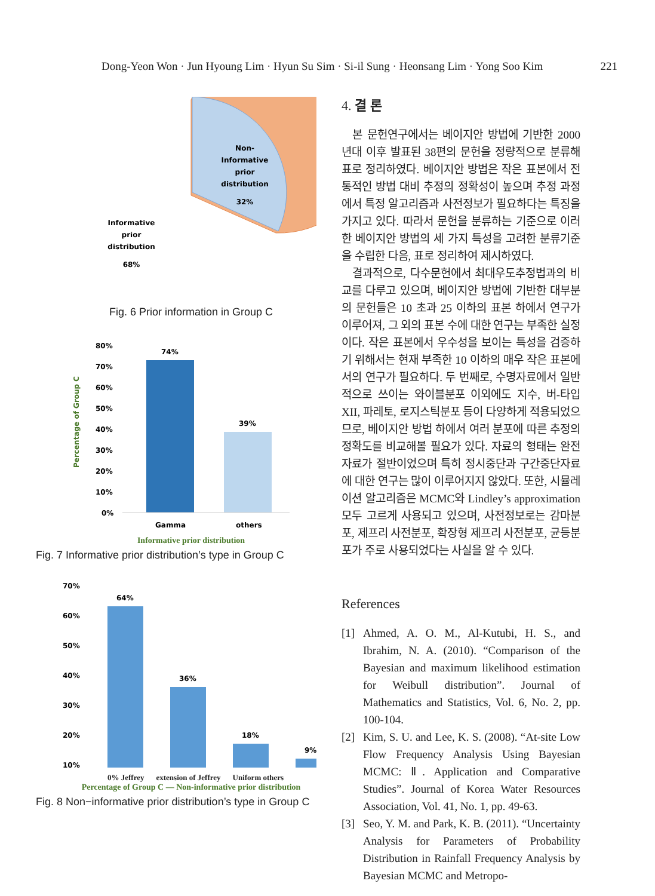Dong-Yeon Won · Jun Hyoung Lim · Hyun Su Sim · Si-il Sung · Heonsang Lim · Yong Soo Kim 221
Non-
Informative
prior
distribution
32%
Informative
prior
distribution
68%
Fig. 6 Prior information in Group C
80%
70%
60%
50%
40%
30%
20%
10%
0%
74%
39%
Gamma
others
Percentage of Group C
Informative prior distribution
Fig. 7 Informative prior distribution’s type in Group C
70%
60%
50%
40%
30%
20%
10%
64%
36%
18%
9%
0% Jeffrey extension of Jeffrey Uniform others
Percentage of Group C — Non-informative prior distribution
Fig. 8 Non−informative prior distribution’s type in Group C
4. 결 론
본 문헌연구에서는 베이지안 방법에 기반한 2000년대 이후 발표된 38편의 문헌을 정량적으로 분류해 표로 정리하였다. 베이지안 방법은 작은 표본에서 전통적인 방법 대비 추정의 정확성이 높으며 추정 과정에서 특정 알고리즘과 사전정보가 필요하다는 특징을 가지고 있다. 따라서 문헌을 분류하는 기준으로 이러한 베이지안 방법의 세 가지 특성을 고려한 분류기준을 수립한 다음, 표로 정리하여 제시하였다.
결과적으로, 다수문헌에서 최대우도추정법과의 비교를 다루고 있으며, 베이지안 방법에 기반한 대부분의 문헌들은 10 초과 25 이하의 표본 하에서 연구가 이루어져, 그 외의 표본 수에 대한 연구는 부족한 실정이다. 작은 표본에서 우수성을 보이는 특성을 검증하기 위해서는 현재 부족한 10 이하의 매우 작은 표본에서의 연구가 필요하다. 두 번째로, 수명자료에서 일반적으로 쓰이는 와이블분포 이외에도 지수, 버-타입 XII, 파레토, 로지스틱분포 등이 다양하게 적용되었으므로, 베이지안 방법 하에서 여러 분포에 따른 추정의 정확도를 비교해볼 필요가 있다. 자료의 형태는 완전자료가 절반이었으며 특히 정시중단과 구간중단자료에 대한 연구는 많이 이루어지지 않았다. 또한, 시뮬레이션 알고리즘은 MCMC와 Lindley’s approximation 모두 고르게 사용되고 있으며, 사전정보로는 감마분포, 제프리 사전분포, 확장형 제프리 사전분포, 균등분포가 주로 사용되었다는 사실을 알 수 있다.
References
[1] Ahmed, A. O. M., Al-Kutubi, H. S., and Ibrahim, N. A. (2010). “Comparison of the Bayesian and maximum likelihood estimation for Weibull distribution”. Journal of Mathematics and Statistics, Vol. 6, No. 2, pp. 100-104.
[2] Kim, S. U. and Lee, K. S. (2008). “At-site Low Flow Frequency Analysis Using Bayesian MCMC: Ⅱ. Application and Comparative Studies”. Journal of Korea Water Resources Association, Vol. 41, No. 1, pp. 49-63.
[3] Seo, Y. M. and Park, K. B. (2011). “Uncertainty Analysis for Parameters of Probability Distribution in Rainfall Frequency Analysis by Bayesian MCMC and Metropo-